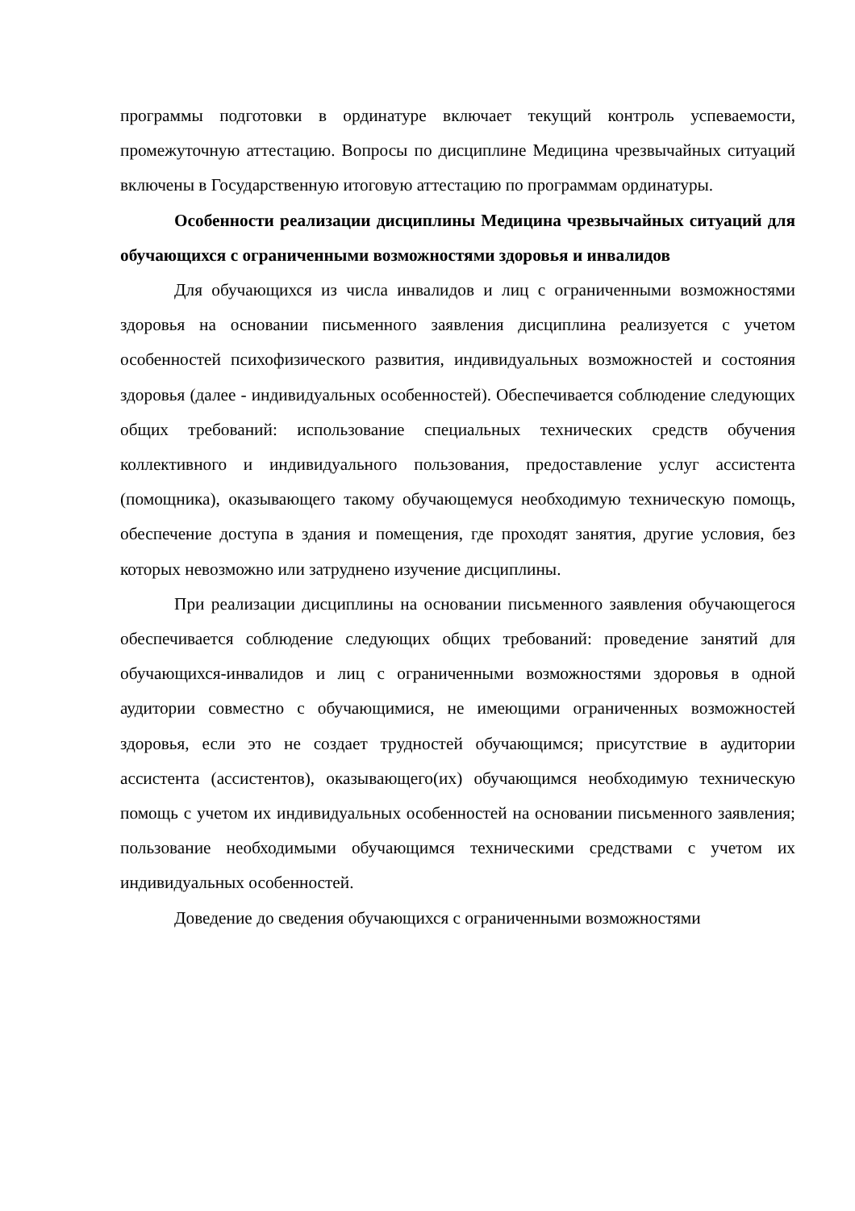программы подготовки в ординатуре включает текущий контроль успеваемости, промежуточную аттестацию. Вопросы по дисциплине Медицина чрезвычайных ситуаций включены в Государственную итоговую аттестацию по программам ординатуры.
Особенности реализации дисциплины Медицина чрезвычайных ситуаций для обучающихся с ограниченными возможностями здоровья и инвалидов
Для обучающихся из числа инвалидов и лиц с ограниченными возможностями здоровья на основании письменного заявления дисциплина реализуется с учетом особенностей психофизического развития, индивидуальных возможностей и состояния здоровья (далее - индивидуальных особенностей). Обеспечивается соблюдение следующих общих требований: использование специальных технических средств обучения коллективного и индивидуального пользования, предоставление услуг ассистента (помощника), оказывающего такому обучающемуся необходимую техническую помощь, обеспечение доступа в здания и помещения, где проходят занятия, другие условия, без которых невозможно или затруднено изучение дисциплины.
При реализации дисциплины на основании письменного заявления обучающегося обеспечивается соблюдение следующих общих требований: проведение занятий для обучающихся-инвалидов и лиц с ограниченными возможностями здоровья в одной аудитории совместно с обучающимися, не имеющими ограниченных возможностей здоровья, если это не создает трудностей обучающимся; присутствие в аудитории ассистента (ассистентов), оказывающего(их) обучающимся необходимую техническую помощь с учетом их индивидуальных особенностей на основании письменного заявления; пользование необходимыми обучающимся техническими средствами с учетом их индивидуальных особенностей.
Доведение до сведения обучающихся с ограниченными возможностями